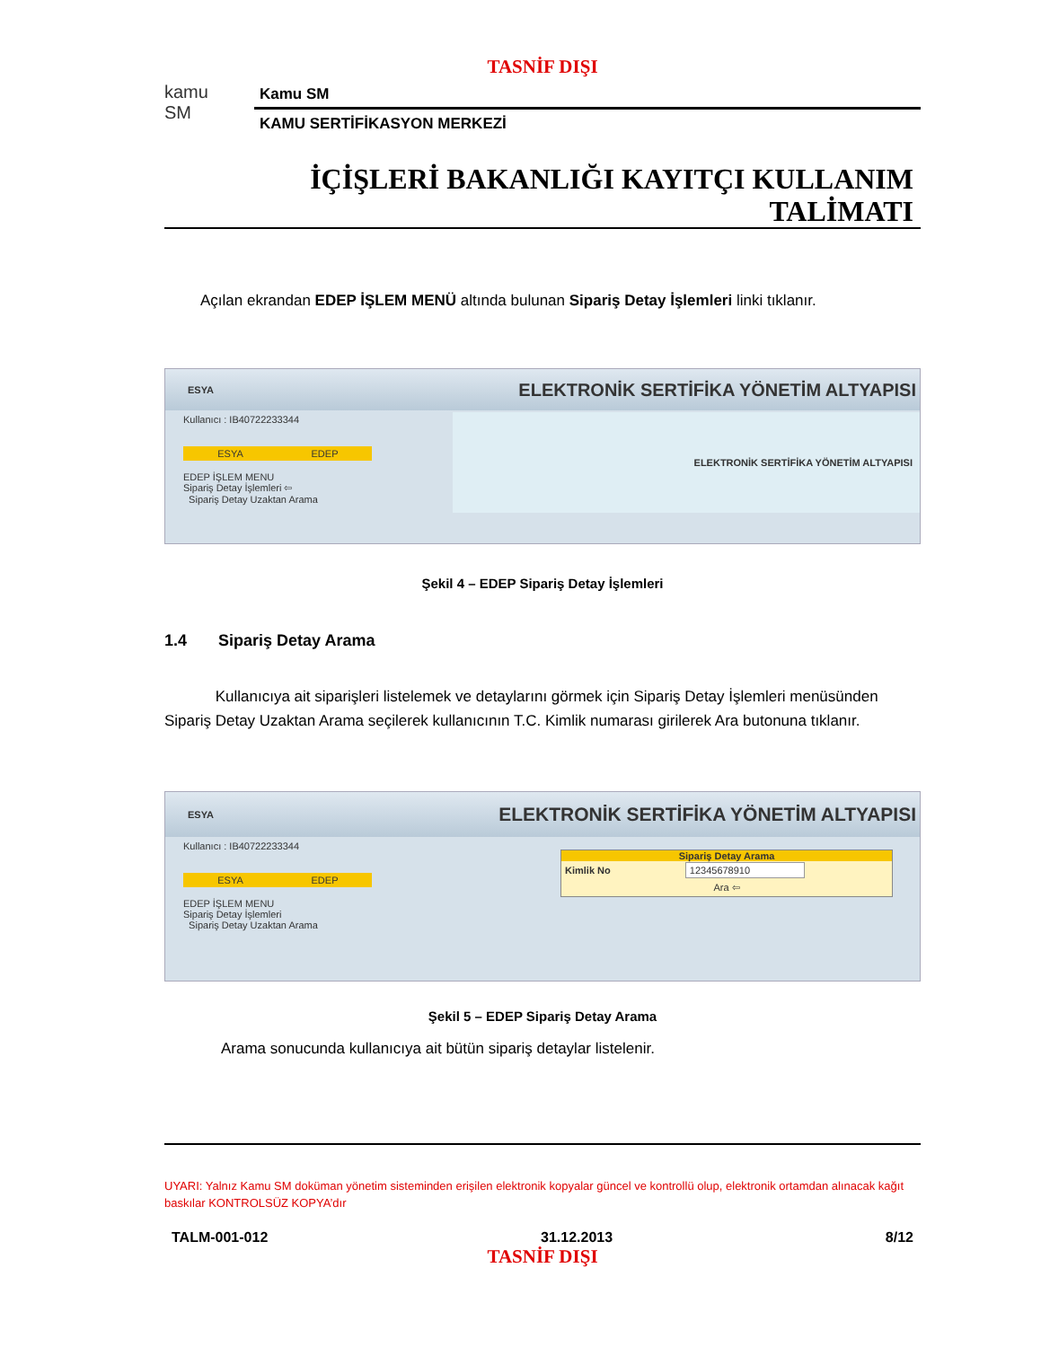TASNİF DIŞI
kamu
SM
Kamu SM
KAMU SERTİFİKASYON MERKEZİ
İÇİŞLERİ BAKANLIĞI KAYITÇI KULLANIM
TALİMATI
Açılan ekrandan EDEP İŞLEM MENÜ altında bulunan Sipariş Detay İşlemleri linki tıklanır.
ESYA ELEKTRONİK SERTİFİKA YÖNETİM ALTYAPISI
Kullanıcı : IB40722233344
ESYA EDEP
EDEP İŞLEM MENU
Sipariş Detay İşlemleri ⇦
Sipariş Detay Uzaktan Arama
ELEKTRONİK SERTİFİKA YÖNETİM ALTYAPISI
Şekil 4 – EDEP Sipariş Detay İşlemleri
1.4 Sipariş Detay Arama
Kullanıcıya ait siparişleri listelemek ve detaylarını görmek için Sipariş Detay İşlemleri menüsünden Sipariş Detay Uzaktan Arama seçilerek kullanıcının T.C. Kimlik numarası girilerek Ara butonuna tıklanır.
ESYA ELEKTRONİK SERTİFİKA YÖNETİM ALTYAPISI
Kullanıcı : IB40722233344
ESYA EDEP
EDEP İŞLEM MENU
Sipariş Detay İşlemleri
Sipariş Detay Uzaktan Arama
Sipariş Detay Arama
Kimlik No 12345678910
Ara ⇦
Şekil 5 – EDEP Sipariş Detay Arama
Arama sonucunda kullanıcıya ait bütün sipariş detaylar listelenir.
UYARI: Yalnız Kamu SM doküman yönetim sisteminden erişilen elektronik kopyalar güncel ve kontrollü olup, elektronik ortamdan alınacak kağıt baskılar KONTROLSÜZ KOPYA’dır
TALM-001-012 31.12.2013 8/12
TASNİF DIŞI